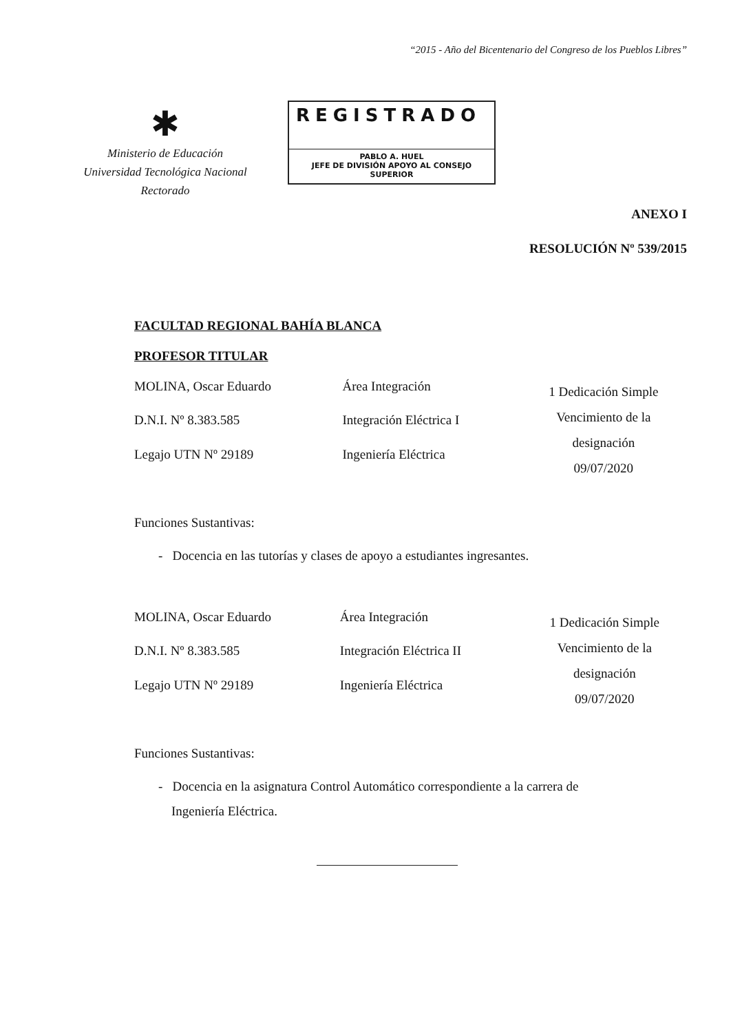“2015 - Año del Bicentenario del Congreso de los Pueblos Libres”
✱
Ministerio de Educación
Universidad Tecnológica Nacional
Rectorado
REGISTRADO
PABLO A. HUEL
JEFE DE DIVISIÓN APOYO AL CONSEJO SUPERIOR
ANEXO I
RESOLUCIÓN Nº 539/2015
FACULTAD REGIONAL BAHÍA BLANCA
PROFESOR TITULAR
| MOLINA, Oscar Eduardo | Área Integración | 1 Dedicación Simple Vencimiento de la designación 09/07/2020 |
| D.N.I. Nº 8.383.585 | Integración Eléctrica I | |
| Legajo UTN Nº 29189 | Ingeniería Eléctrica | |
Funciones Sustantivas:
- Docencia en las tutorías y clases de apoyo a estudiantes ingresantes.
| MOLINA, Oscar Eduardo | Área Integración | 1 Dedicación Simple Vencimiento de la designación 09/07/2020 |
| D.N.I. Nº 8.383.585 | Integración Eléctrica II | |
| Legajo UTN Nº 29189 | Ingeniería Eléctrica | |
Funciones Sustantivas:
- Docencia en la asignatura Control Automático correspondiente a la carrera de
Ingeniería Eléctrica.